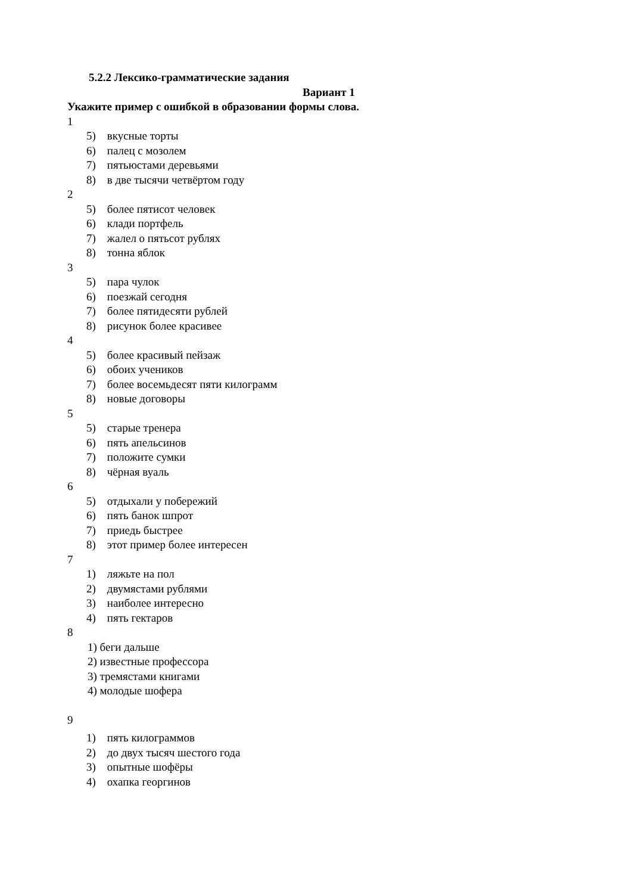5.2.2 Лексико-грамматические задания
Вариант 1
Укажите пример с ошибкой в образовании формы слова.
1
5) вкусные торты
6) палец с мозолем
7) пятьюстами деревьями
8) в две тысячи четвёртом году
2
5) более пятисот человек
6) клади портфель
7) жалел о пятьсот рублях
8) тонна яблок
3
5) пара чулок
6) поезжай сегодня
7) более пятидесяти рублей
8) рисунок более красивее
4
5) более красивый пейзаж
6) обоих учеников
7) более восемьдесят пяти килограмм
8) новые договоры
5
5) старые тренера
6) пять апельсинов
7) положите сумки
8) чёрная вуаль
6
5) отдыхали у побережий
6) пять банок шпрот
7) приедь быстрее
8) этот пример более интересен
7
1) ляжьте на пол
2) двумястами рублями
3) наиболее интересно
4) пять гектаров
8
1) беги дальше
2) известные профессора
3) тремястами книгами
4) молодые шофера
9
1) пять килограммов
2) до двух тысяч шестого года
3) опытные шофёры
4) охапка георгинов